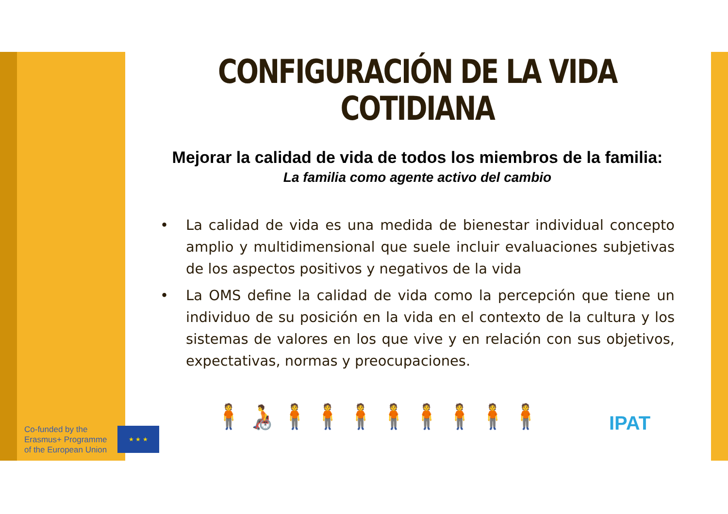CONFIGURACIÓN DE LA VIDA
COTIDIANA
Mejorar la calidad de vida de todos los miembros de la familia:
La familia como agente activo del cambio
• La calidad de vida es una medida de bienestar individual concepto amplio y multidimensional que suele incluir evaluaciones subjetivas de los aspectos positivos y negativos de la vida
• La OMS define la calidad de vida como la percepción que tiene un individuo de su posición en la vida en el contexto de la cultura y los sistemas de valores en los que vive y en relación con sus objetivos, expectativas, normas y preocupaciones.
Co-funded by the
Erasmus+ Programme
of the European Union
★ ★ ★ 🧍🧑‍🦽🧍🧍🧍🧍🧍🧍🧍🧍 IPAT